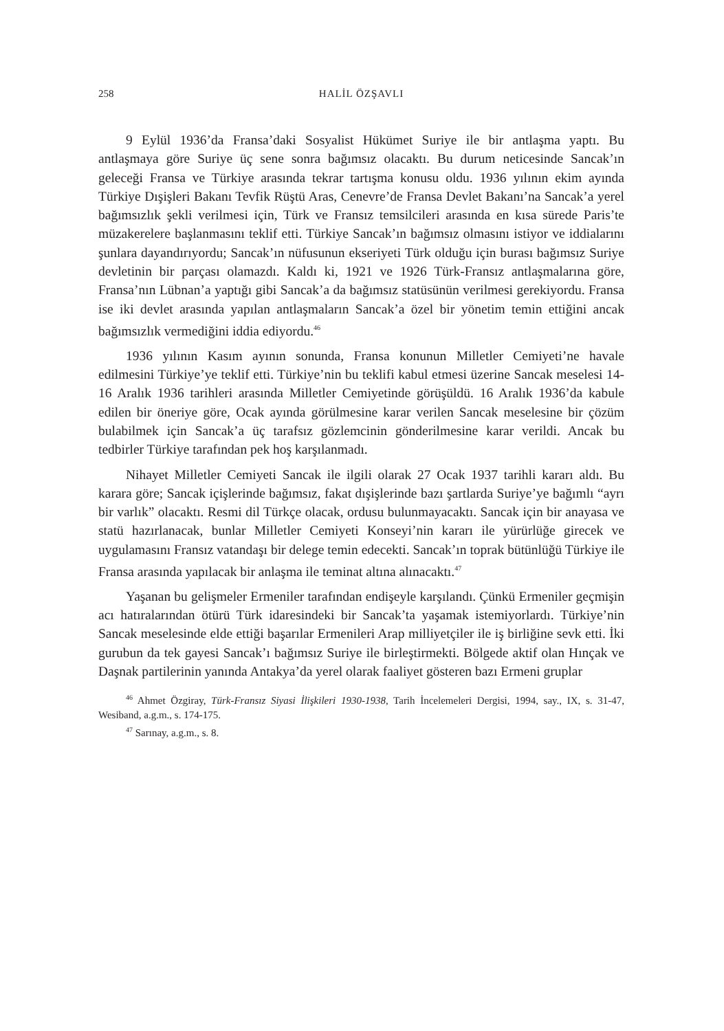258 HALİL ÖZŞAVLI
9 Eylül 1936’da Fransa’daki Sosyalist Hükümet Suriye ile bir antlaşma yaptı. Bu antlaşmaya göre Suriye üç sene sonra bağımsız olacaktı. Bu durum neticesinde Sancak’ın geleceği Fransa ve Türkiye arasında tekrar tartışma konusu oldu. 1936 yılının ekim ayında Türkiye Dışişleri Bakanı Tevfik Rüştü Aras, Cenevre’de Fransa Devlet Bakanı’na Sancak’a yerel bağımsızlık şekli verilmesi için, Türk ve Fransız temsilcileri arasında en kısa sürede Paris’te müzakerelere başlanmasını teklif etti. Türkiye Sancak’ın bağımsız olmasını istiyor ve iddialarını şunlara dayandırıyordu; Sancak’ın nüfusunun ekseriyeti Türk olduğu için burası bağımsız Suriye devletinin bir parçası olamazdı. Kaldı ki, 1921 ve 1926 Türk-Fransız antlaşmalarına göre, Fransa’nın Lübnan’a yaptığı gibi Sancak’a da bağımsız statüsünün verilmesi gerekiyordu. Fransa ise iki devlet arasında yapılan antlaşmaların Sancak’a özel bir yönetim temin ettiğini ancak bağımsızlık vermediğini iddia ediyordu.<sup>46</sup>
1936 yılının Kasım ayının sonunda, Fransa konunun Milletler Cemiyeti’ne havale edilmesini Türkiye’ye teklif etti. Türkiye’nin bu teklifi kabul etmesi üzerine Sancak meselesi 14-16 Aralık 1936 tarihleri arasında Milletler Cemiyetinde görüşüldü. 16 Aralık 1936’da kabule edilen bir öneriye göre, Ocak ayında görülmesine karar verilen Sancak meselesine bir çözüm bulabilmek için Sancak’a üç tarafsız gözlemcinin gönderilmesine karar verildi. Ancak bu tedbirler Türkiye tarafından pek hoş karşılanmadı.
Nihayet Milletler Cemiyeti Sancak ile ilgili olarak 27 Ocak 1937 tarihli kararı aldı. Bu karara göre; Sancak içişlerinde bağımsız, fakat dışişlerinde bazı şartlarda Suriye’ye bağımlı “ayrı bir varlık” olacaktı. Resmi dil Türkçe olacak, ordusu bulunmayacaktı. Sancak için bir anayasa ve statü hazırlanacak, bunlar Milletler Cemiyeti Konseyi’nin kararı ile yürürlüğe girecek ve uygulamasını Fransız vatandaşı bir delege temin edecekti. Sancak’ın toprak bütünlüğü Türkiye ile Fransa arasında yapılacak bir anlaşma ile teminat altına alınacaktı.<sup>47</sup>
Yaşanan bu gelişmeler Ermeniler tarafından endişeyle karşılandı. Çünkü Ermeniler geçmişin acı hatıralarından ötürü Türk idaresindeki bir Sancak’ta yaşamak istemiyorlardı. Türkiye’nin Sancak meselesinde elde ettiği başarılar Ermenileri Arap milliyetçiler ile iş birliğine sevk etti. İki gurubun da tek gayesi Sancak’ı bağımsız Suriye ile birleştirmekti. Bölgede aktif olan Hınçak ve Daşnak partilerinin yanında Antakya’da yerel olarak faaliyet gösteren bazı Ermeni gruplar
<sup>46</sup> Ahmet Özgiray, Türk-Fransız Siyasi İlişkileri 1930-1938, Tarih İncelemeleri Dergisi, 1994, say., IX, s. 31-47, Wesiband, a.g.m., s. 174-175.
<sup>47</sup> Sarınay, a.g.m., s. 8.